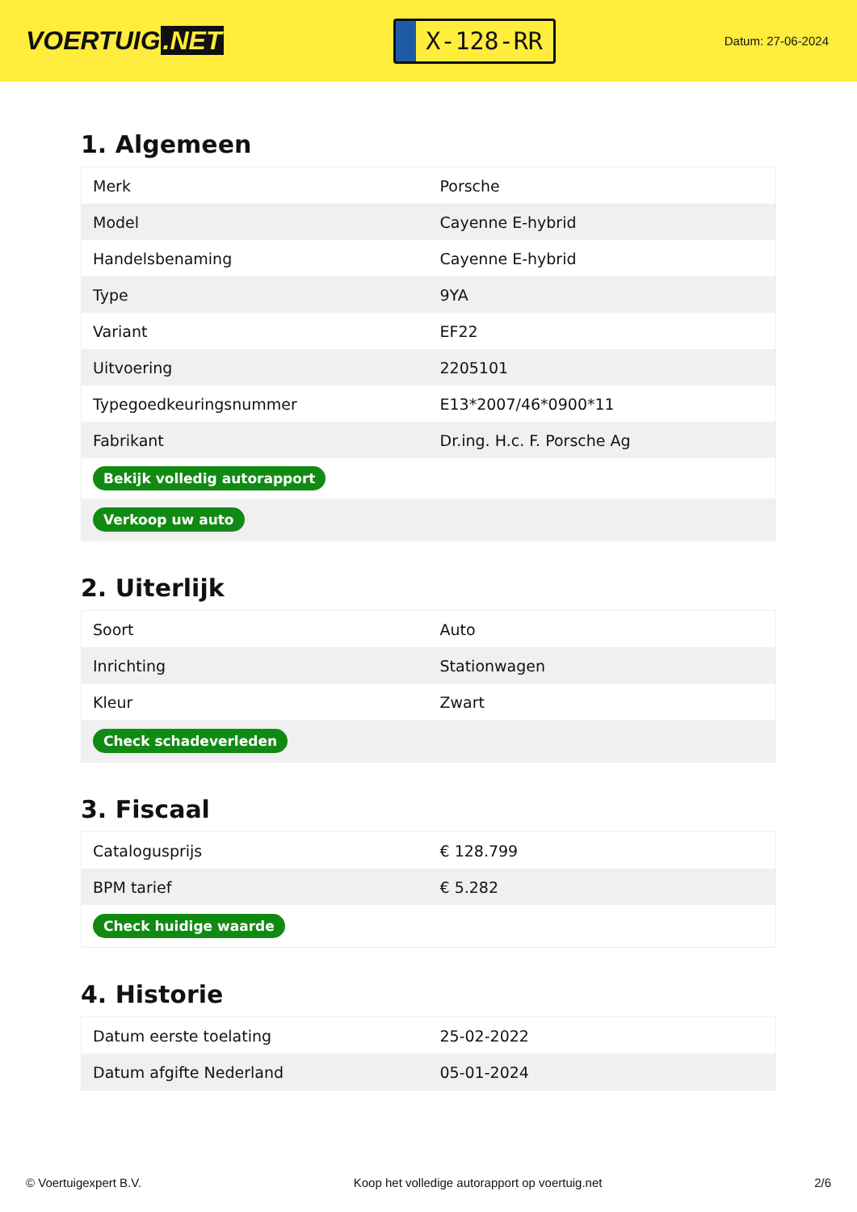VOERTUIG.NET
X-128-RR
Datum: 27-06-2024
1. Algemeen
| Merk | Porsche |
| Model | Cayenne E-hybrid |
| Handelsbenaming | Cayenne E-hybrid |
| Type | 9YA |
| Variant | EF22 |
| Uitvoering | 2205101 |
| Typegoedkeuringsnummer | E13*2007/46*0900*11 |
| Fabrikant | Dr.ing. H.c. F. Porsche Ag |
| Bekijk volledig autorapport | |
| Verkoop uw auto | |
2. Uiterlijk
| Soort | Auto |
| Inrichting | Stationwagen |
| Kleur | Zwart |
| Check schadeverleden | |
3. Fiscaal
| Catalogusprijs | € 128.799 |
| BPM tarief | € 5.282 |
| Check huidige waarde | |
4. Historie
| Datum eerste toelating | 25-02-2022 |
| Datum afgifte Nederland | 05-01-2024 |
© Voertuigexpert B.V. Koop het volledige autorapport op voertuig.net 2/6